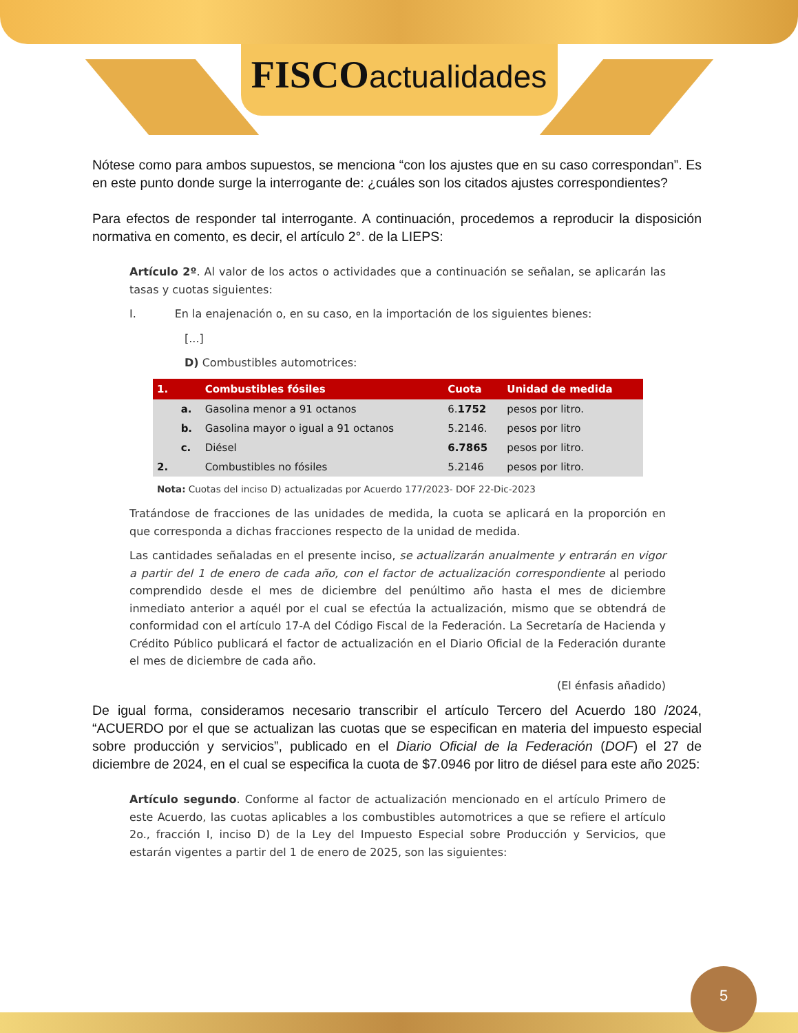FISCOactualidades
Nótese como para ambos supuestos, se menciona “con los ajustes que en su caso correspondan”. Es en este punto donde surge la interrogante de: ¿cuáles son los citados ajustes correspondientes?
Para efectos de responder tal interrogante. A continuación, procedemos a reproducir la disposición normativa en comento, es decir, el artículo 2°. de la LIEPS:
Artículo 2º. Al valor de los actos o actividades que a continuación se señalan, se aplicarán las tasas y cuotas siguientes:
I. En la enajenación o, en su caso, en la importación de los siguientes bienes:
[...]
D) Combustibles automotrices:
| 1. | | Combustibles fósiles | Cuota | Unidad de medida |
| --- | --- | --- | --- | --- |
| | a. | Gasolina menor a 91 octanos | 6. 1752 | pesos por litro. |
| | b. | Gasolina mayor o igual a 91 octanos | 5.2146. | pesos por litro |
| | c. | Diésel | 6.7865 | pesos por litro. |
| 2. | | Combustibles no fósiles | 5.2146 | pesos por litro. |
Nota: Cuotas del inciso D) actualizadas por Acuerdo 177/2023- DOF 22-Dic-2023
Tratándose de fracciones de las unidades de medida, la cuota se aplicará en la proporción en que corresponda a dichas fracciones respecto de la unidad de medida.
Las cantidades señaladas en el presente inciso, se actualizarán anualmente y entrarán en vigor a partir del 1 de enero de cada año, con el factor de actualización correspondiente al periodo comprendido desde el mes de diciembre del penúltimo año hasta el mes de diciembre inmediato anterior a aquél por el cual se efectúa la actualización, mismo que se obtendrá de conformidad con el artículo 17-A del Código Fiscal de la Federación. La Secretaría de Hacienda y Crédito Público publicará el factor de actualización en el Diario Oficial de la Federación durante el mes de diciembre de cada año.
(El énfasis añadido)
De igual forma, consideramos necesario transcribir el artículo Tercero del Acuerdo 180 /2024, “ACUERDO por el que se actualizan las cuotas que se especifican en materia del impuesto especial sobre producción y servicios”, publicado en el Diario Oficial de la Federación (DOF) el 27 de diciembre de 2024, en el cual se especifica la cuota de $7.0946 por litro de diésel para este año 2025:
Artículo segundo. Conforme al factor de actualización mencionado en el artículo Primero de este Acuerdo, las cuotas aplicables a los combustibles automotrices a que se refiere el artículo 2o., fracción I, inciso D) de la Ley del Impuesto Especial sobre Producción y Servicios, que estarán vigentes a partir del 1 de enero de 2025, son las siguientes:
5